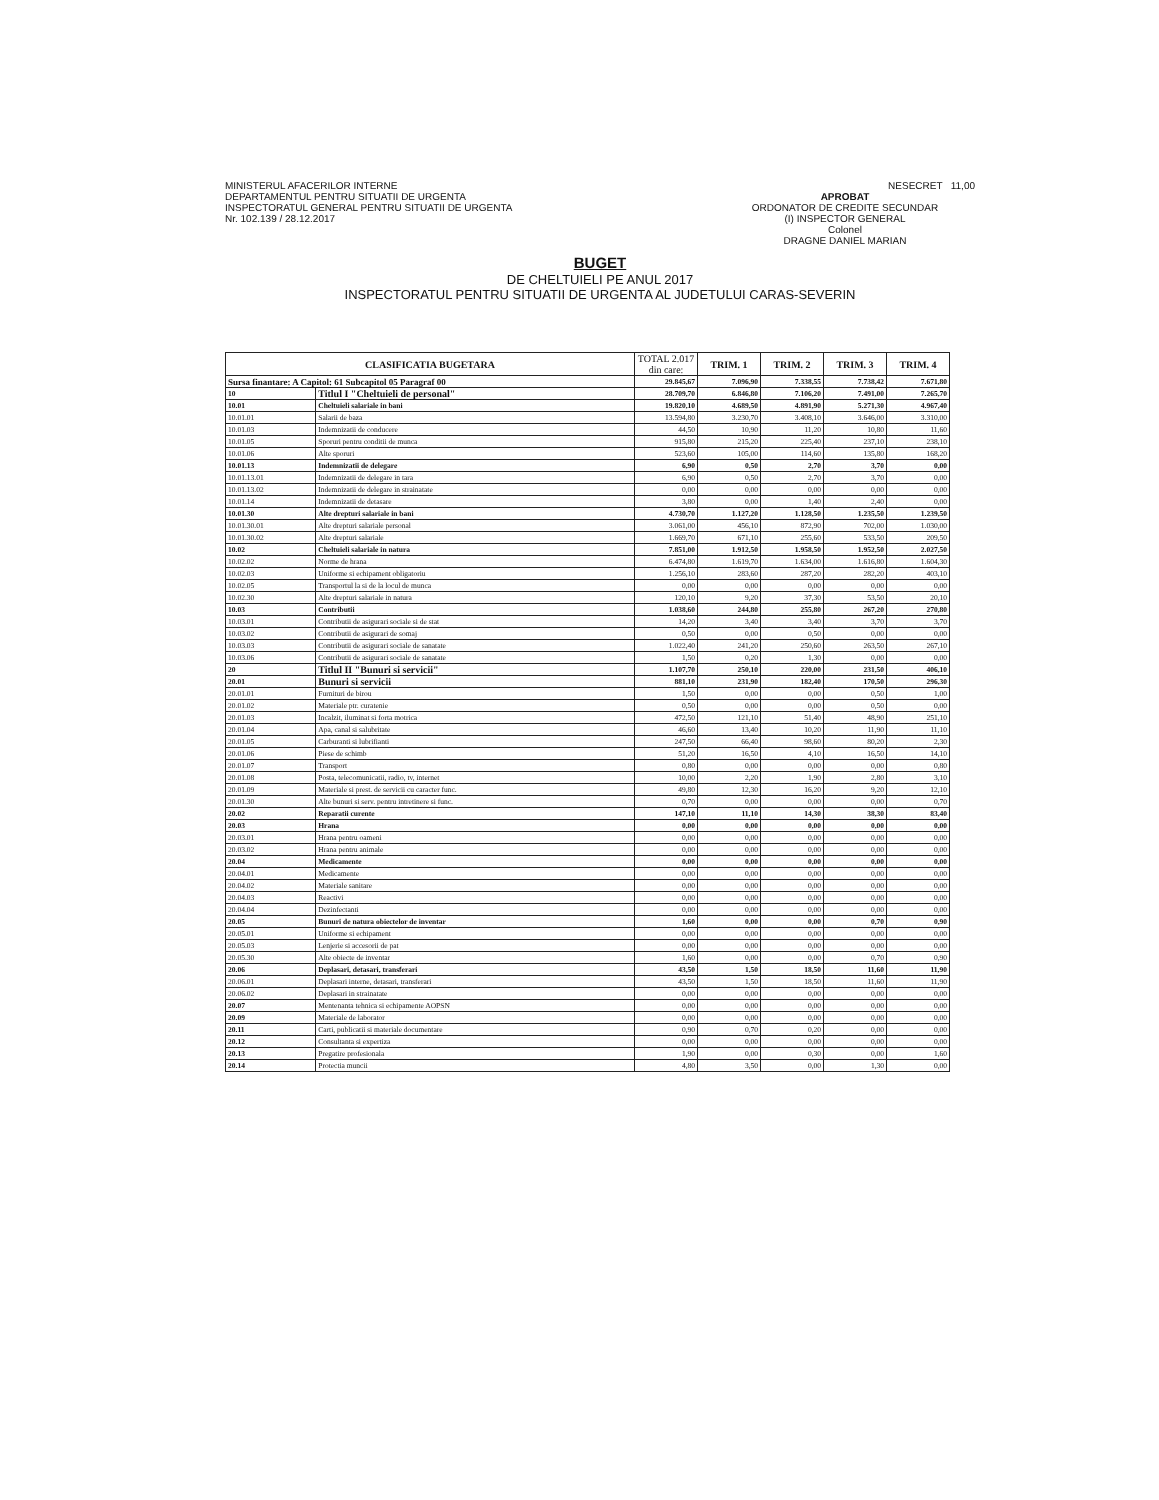MINISTERUL AFACERILOR INTERNE
DEPARTAMENTUL PENTRU SITUATII DE URGENTA
INSPECTORATUL GENERAL PENTRU SITUATII DE URGENTA
Nr. 102.139 / 28.12.2017
NESECRET 11,00
APROBAT
ORDONATOR DE CREDITE SECUNDAR
(I) INSPECTOR GENERAL
Colonel
DRAGNE DANIEL MARIAN
BUGET
DE CHELTUIELI PE ANUL 2017
INSPECTORATUL PENTRU SITUATII DE URGENTA AL JUDETULUI CARAS-SEVERIN
| CLASIFICATIA BUGETARA | | TOTAL 2.017 din care: | TRIM. 1 | TRIM. 2 | TRIM. 3 | TRIM. 4 |
| --- | --- | --- | --- | --- | --- | --- |
| Sursa finantare: A Capitol: 61 Subcapitol 05 Paragraf 00 | | 29.845,67 | 7.096,90 | 7.338,55 | 7.738,42 | 7.671,80 |
| 10 | Titlul I "Cheltuieli de personal" | 28.709,70 | 6.846,80 | 7.106,20 | 7.491,00 | 7.265,70 |
| 10.01 | Cheltuieli salariale in bani | 19.820,10 | 4.689,50 | 4.891,90 | 5.271,30 | 4.967,40 |
| 10.01.01 | Salarii de baza | 13.594,80 | 3.230,70 | 3.408,10 | 3.646,00 | 3.310,00 |
| 10.01.03 | Indemnizatii de conducere | 44,50 | 10,90 | 11,20 | 10,80 | 11,60 |
| 10.01.05 | Sporuri pentru conditii de munca | 915,80 | 215,20 | 225,40 | 237,10 | 238,10 |
| 10.01.06 | Alte sporuri | 523,60 | 105,00 | 114,60 | 135,80 | 168,20 |
| 10.01.13 | Indemnizatii de delegare | 6,90 | 0,50 | 2,70 | 3,70 | 0,00 |
| 10.01.13.01 | Indemnizatii de delegare in tara | 6,90 | 0,50 | 2,70 | 3,70 | 0,00 |
| 10.01.13.02 | Indemnizatii de delegare in strainatate | 0,00 | 0,00 | 0,00 | 0,00 | 0,00 |
| 10.01.14 | Indemnizatii de detasare | 3,80 | 0,00 | 1,40 | 2,40 | 0,00 |
| 10.01.30 | Alte drepturi salariale in bani | 4.730,70 | 1.127,20 | 1.128,50 | 1.235,50 | 1.239,50 |
| 10.01.30.01 | Alte drepturi salariale personal | 3.061,00 | 456,10 | 872,90 | 702,00 | 1.030,00 |
| 10.01.30.02 | Alte drepturi salariale | 1.669,70 | 671,10 | 255,60 | 533,50 | 209,50 |
| 10.02 | Cheltuieli salariale in natura | 7.851,00 | 1.912,50 | 1.958,50 | 1.952,50 | 2.027,50 |
| 10.02.02 | Norme de hrana | 6.474,80 | 1.619,70 | 1.634,00 | 1.616,80 | 1.604,30 |
| 10.02.03 | Uniforme si echipament obligatoriu | 1.256,10 | 283,60 | 287,20 | 282,20 | 403,10 |
| 10.02.05 | Transportul la si de la locul de munca | 0,00 | 0,00 | 0,00 | 0,00 | 0,00 |
| 10.02.30 | Alte drepturi salariale in natura | 120,10 | 9,20 | 37,30 | 53,50 | 20,10 |
| 10.03 | Contributii | 1.038,60 | 244,80 | 255,80 | 267,20 | 270,80 |
| 10.03.01 | Contributii de asigurari sociale si de stat | 14,20 | 3,40 | 3,40 | 3,70 | 3,70 |
| 10.03.02 | Contributii de asigurari de somaj | 0,50 | 0,00 | 0,50 | 0,00 | 0,00 |
| 10.03.03 | Contributii de asigurari sociale de sanatate | 1.022,40 | 241,20 | 250,60 | 263,50 | 267,10 |
| 10.03.06 | Contributii de asigurari sociale de sanatate | 1,50 | 0,20 | 1,30 | 0,00 | 0,00 |
| 20 | Titlul II "Bunuri si servicii" | 1.107,70 | 250,10 | 220,00 | 231,50 | 406,10 |
| 20.01 | Bunuri si servicii | 881,10 | 231,90 | 182,40 | 170,50 | 296,30 |
| 20.01.01 | Furnituri de birou | 1,50 | 0,00 | 0,00 | 0,50 | 1,00 |
| 20.01.02 | Materiale ptr. curatenie | 0,50 | 0,00 | 0,00 | 0,50 | 0,00 |
| 20.01.03 | Incalzit, iluminat si forta motrica | 472,50 | 121,10 | 51,40 | 48,90 | 251,10 |
| 20.01.04 | Apa, canal si salubritate | 46,60 | 13,40 | 10,20 | 11,90 | 11,10 |
| 20.01.05 | Carburanti si lubrifianti | 247,50 | 66,40 | 98,60 | 80,20 | 2,30 |
| 20.01.06 | Piese de schimb | 51,20 | 16,50 | 4,10 | 16,50 | 14,10 |
| 20.01.07 | Transport | 0,80 | 0,00 | 0,00 | 0,00 | 0,80 |
| 20.01.08 | Posta, telecomunicatii, radio, tv, internet | 10,00 | 2,20 | 1,90 | 2,80 | 3,10 |
| 20.01.09 | Materiale si prest. de servicii cu caracter func. | 49,80 | 12,30 | 16,20 | 9,20 | 12,10 |
| 20.01.30 | Alte bunuri si serv. pentru intretinere si func. | 0,70 | 0,00 | 0,00 | 0,00 | 0,70 |
| 20.02 | Reparatii curente | 147,10 | 11,10 | 14,30 | 38,30 | 83,40 |
| 20.03 | Hrana | 0,00 | 0,00 | 0,00 | 0,00 | 0,00 |
| 20.03.01 | Hrana pentru oameni | 0,00 | 0,00 | 0,00 | 0,00 | 0,00 |
| 20.03.02 | Hrana pentru animale | 0,00 | 0,00 | 0,00 | 0,00 | 0,00 |
| 20.04 | Medicamente | 0,00 | 0,00 | 0,00 | 0,00 | 0,00 |
| 20.04.01 | Medicamente | 0,00 | 0,00 | 0,00 | 0,00 | 0,00 |
| 20.04.02 | Materiale sanitare | 0,00 | 0,00 | 0,00 | 0,00 | 0,00 |
| 20.04.03 | Reactivi | 0,00 | 0,00 | 0,00 | 0,00 | 0,00 |
| 20.04.04 | Dezinfectanti | 0,00 | 0,00 | 0,00 | 0,00 | 0,00 |
| 20.05 | Bunuri de natura obiectelor de inventar | 1,60 | 0,00 | 0,00 | 0,70 | 0,90 |
| 20.05.01 | Uniforme si echipament | 0,00 | 0,00 | 0,00 | 0,00 | 0,00 |
| 20.05.03 | Lenjerie si accesorii de pat | 0,00 | 0,00 | 0,00 | 0,00 | 0,00 |
| 20.05.30 | Alte obiecte de inventar | 1,60 | 0,00 | 0,00 | 0,70 | 0,90 |
| 20.06 | Deplasari, detasari, transferari | 43,50 | 1,50 | 18,50 | 11,60 | 11,90 |
| 20.06.01 | Deplasari interne, detasari, transferari | 43,50 | 1,50 | 18,50 | 11,60 | 11,90 |
| 20.06.02 | Deplasari in strainatate | 0,00 | 0,00 | 0,00 | 0,00 | 0,00 |
| 20.07 | Mentenanta tehnica si echipamente AOPSN | 0,00 | 0,00 | 0,00 | 0,00 | 0,00 |
| 20.09 | Materiale de laborator | 0,00 | 0,00 | 0,00 | 0,00 | 0,00 |
| 20.11 | Carti, publicatii si materiale documentare | 0,90 | 0,70 | 0,20 | 0,00 | 0,00 |
| 20.12 | Consultanta si expertiza | 0,00 | 0,00 | 0,00 | 0,00 | 0,00 |
| 20.13 | Pregatire profesionala | 1,90 | 0,00 | 0,30 | 0,00 | 1,60 |
| 20.14 | Protectia muncii | 4,80 | 3,50 | 0,00 | 1,30 | 0,00 |